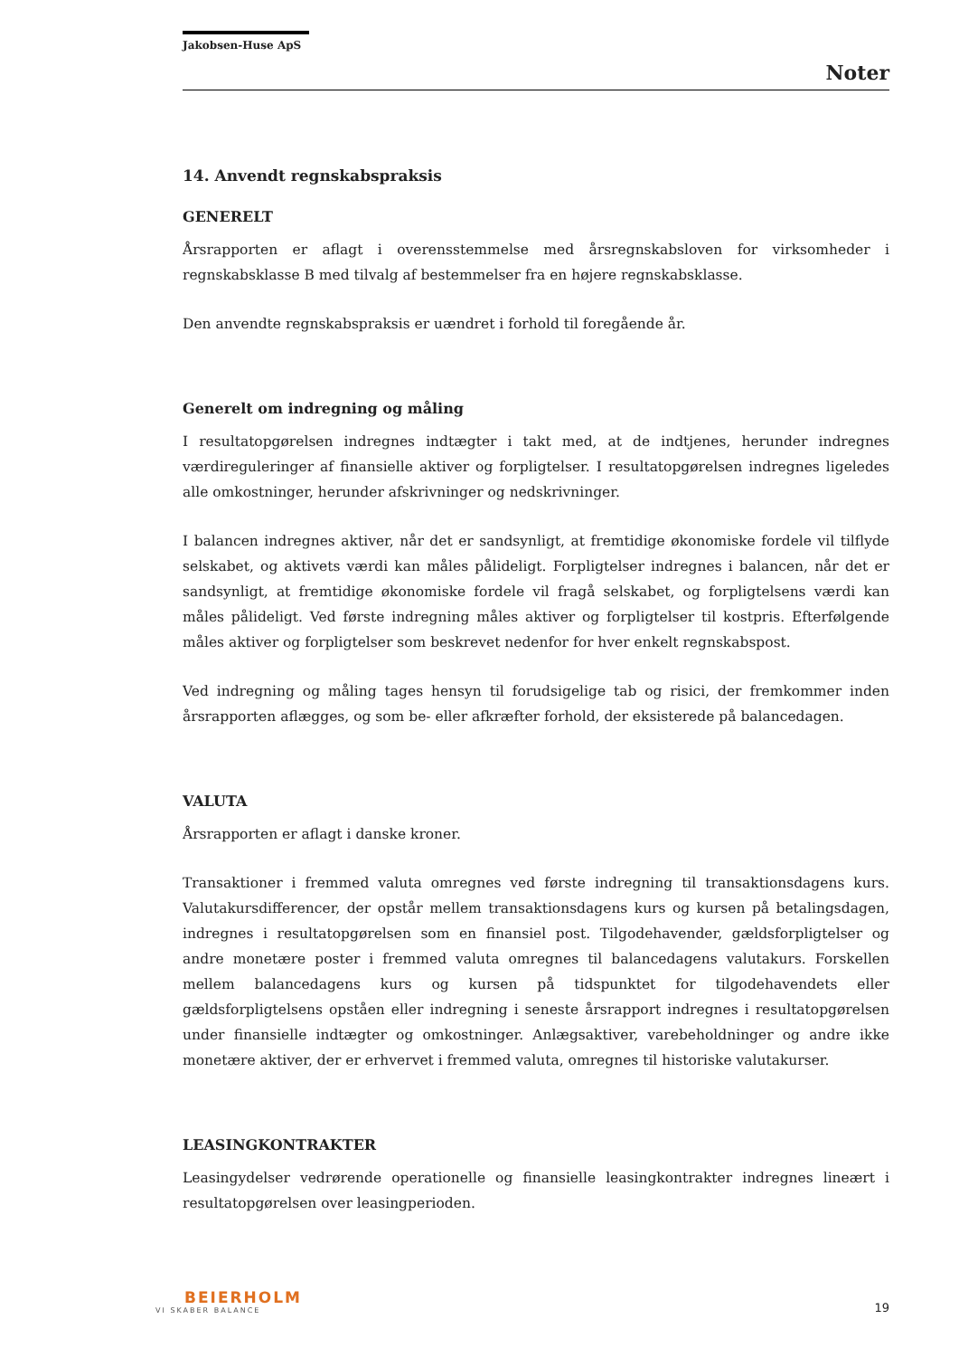Jakobsen-Huse ApS
Noter
14. Anvendt regnskabspraksis
GENERELT
Årsrapporten er aflagt i overensstemmelse med årsregnskabsloven for virksomheder i regnskabsklasse B med tilvalg af bestemmelser fra en højere regnskabsklasse.
Den anvendte regnskabspraksis er uændret i forhold til foregående år.
Generelt om indregning og måling
I resultatopgørelsen indregnes indtægter i takt med, at de indtjenes, herunder indregnes værdireguleringer af finansielle aktiver og forpligtelser. I resultatopgørelsen indregnes ligeledes alle omkostninger, herunder afskrivninger og nedskrivninger.
I balancen indregnes aktiver, når det er sandsynligt, at fremtidige økonomiske fordele vil tilflyde selskabet, og aktivets værdi kan måles pålideligt. Forpligtelser indregnes i balancen, når det er sandsynligt, at fremtidige økonomiske fordele vil fragå selskabet, og forpligtelsens værdi kan måles pålideligt. Ved første indregning måles aktiver og forpligtelser til kostpris. Efterfølgende måles aktiver og forpligtelser som beskrevet nedenfor for hver enkelt regnskabspost.
Ved indregning og måling tages hensyn til forudsigelige tab og risici, der fremkommer inden årsrapporten aflægges, og som be- eller afkræfter forhold, der eksisterede på balancedagen.
VALUTA
Årsrapporten er aflagt i danske kroner.
Transaktioner i fremmed valuta omregnes ved første indregning til transaktionsdagens kurs. Valutakursdifferencer, der opstår mellem transaktionsdagens kurs og kursen på betalingsdagen, indregnes i resultatopgørelsen som en finansiel post. Tilgodehavender, gældsforpligtelser og andre monetære poster i fremmed valuta omregnes til balancedagens valutakurs. Forskellen mellem balancedagens kurs og kursen på tidspunktet for tilgodehavendets eller gældsforpligtelsens opståen eller indregning i seneste årsrapport indregnes i resultatopgørelsen under finansielle indtægter og omkostninger. Anlægsaktiver, varebeholdninger og andre ikke monetære aktiver, der er erhvervet i fremmed valuta, omregnes til historiske valutakurser.
LEASINGKONTRAKTER
Leasingydelser vedrørende operationelle og finansielle leasingkontrakter indregnes lineært i resultatopgørelsen over leasingperioden.
BEIERHOLM
VI SKABER BALANCE
19